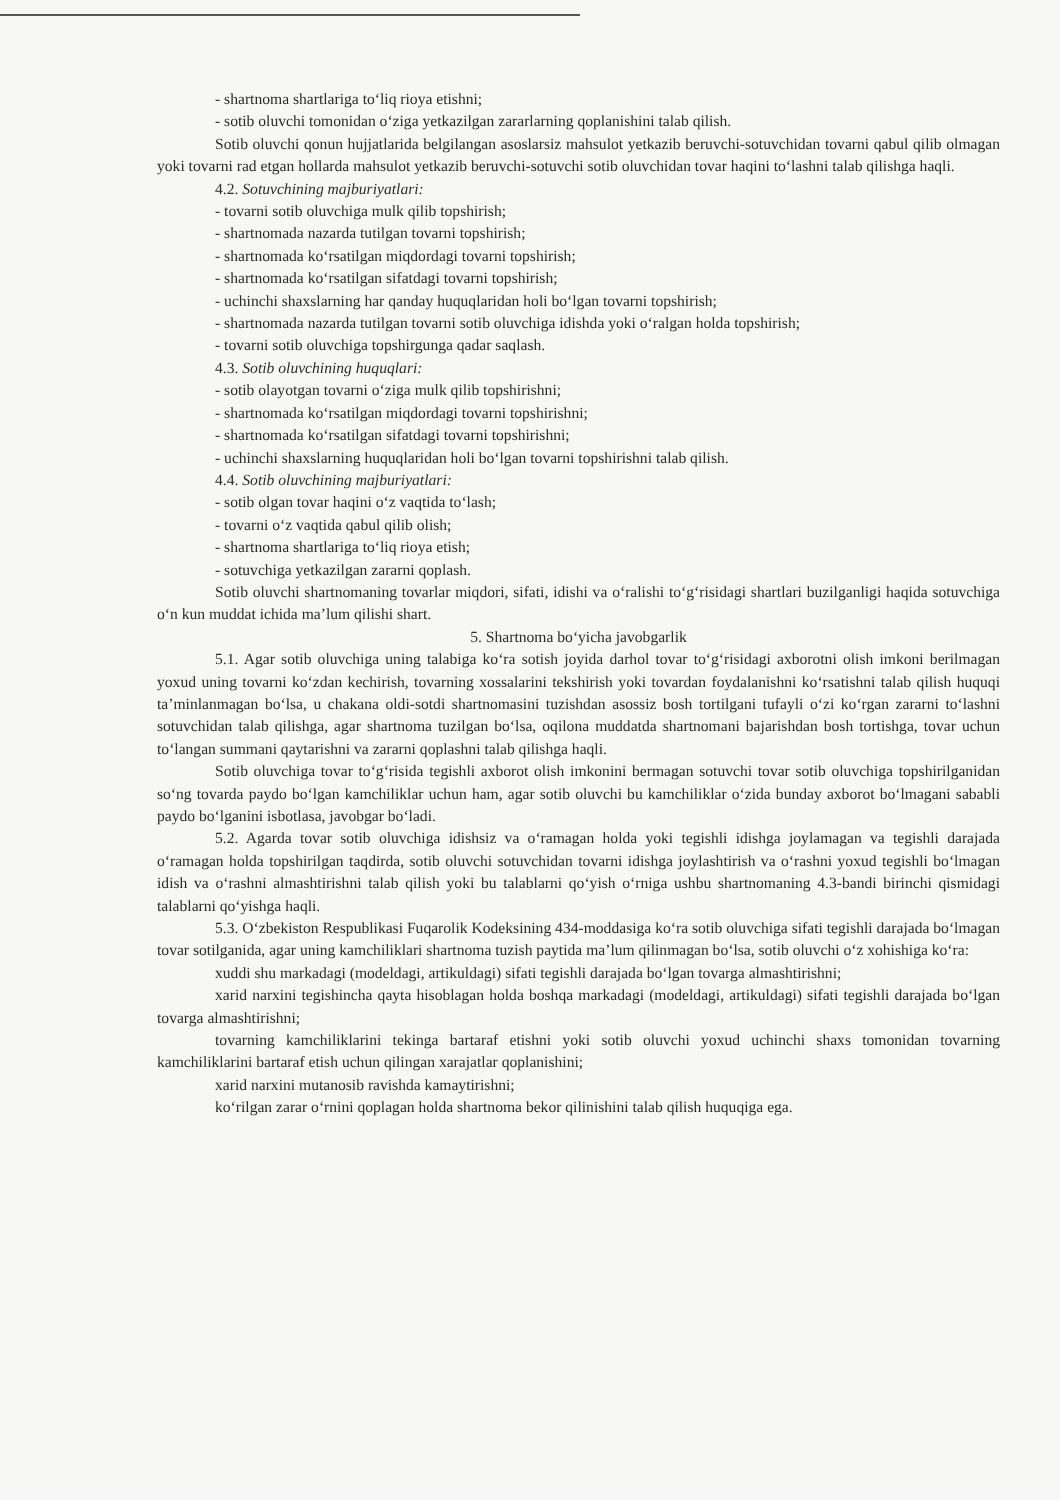- shartnoma shartlariga to‘liq rioya etishni;
- sotib oluvchi tomonidan o‘ziga yetkazilgan zararlarning qoplanishini talab qilish.
Sotib oluvchi qonun hujjatlarida belgilangan asoslarsiz mahsulot yetkazib beruvchi-sotuvchidan tovarni qabul qilib olmagan yoki tovarni rad etgan hollarda mahsulot yetkazib beruvchi-sotuvchi sotib oluvchidan tovar haqini to‘lashni talab qilishga haqli.
4.2. Sotuvchining majburiyatlari:
- tovarni sotib oluvchiga mulk qilib topshirish;
- shartnomada nazarda tutilgan tovarni topshirish;
- shartnomada ko‘rsatilgan miqdordagi tovarni topshirish;
- shartnomada ko‘rsatilgan sifatdagi tovarni topshirish;
- uchinchi shaxslarning har qanday huquqlaridan holi bo‘lgan tovarni topshirish;
- shartnomada nazarda tutilgan tovarni sotib oluvchiga idishda yoki o‘ralgan holda topshirish;
- tovarni sotib oluvchiga topshirgunga qadar saqlash.
4.3. Sotib oluvchining huquqlari:
- sotib olayotgan tovarni o‘ziga mulk qilib topshirishni;
- shartnomada ko‘rsatilgan miqdordagi tovarni topshirishni;
- shartnomada ko‘rsatilgan sifatdagi tovarni topshirishni;
- uchinchi shaxslarning huquqlaridan holi bo‘lgan tovarni topshirishni talab qilish.
4.4. Sotib oluvchining majburiyatlari:
- sotib olgan tovar haqini o‘z vaqtida to‘lash;
- tovarni o‘z vaqtida qabul qilib olish;
- shartnoma shartlariga to‘liq rioya etish;
- sotuvchiga yetkazilgan zararni qoplash.
Sotib oluvchi shartnomaning tovarlar miqdori, sifati, idishi va o‘ralishi to‘g‘risidagi shartlari buzilganligi haqida sotuvchiga o‘n kun muddat ichida ma’lum qilishi shart.
5. Shartnoma bo‘yicha javobgarlik
5.1. Agar sotib oluvchiga uning talabiga ko‘ra sotish joyida darhol tovar to‘g‘risidagi axborotni olish imkoni berilmagan yoxud uning tovarni ko‘zdan kechirish, tovarning xossalarini tekshirish yoki tovardan foydalanishni ko‘rsatishni talab qilish huquqi ta’minlanmagan bo‘lsa, u chakana oldi-sotdi shartnomasini tuzishdan asossiz bosh tortilgani tufayli o‘zi ko‘rgan zararni to‘lashni sotuvchidan talab qilishga, agar shartnoma tuzilgan bo‘lsa, oqilona muddatda shartnomani bajarishdan bosh tortishga, tovar uchun to‘langan summani qaytarishni va zararni qoplashni talab qilishga haqli.
Sotib oluvchiga tovar to‘g‘risida tegishli axborot olish imkonini bermagan sotuvchi tovar sotib oluvchiga topshirilganidan so‘ng tovarda paydo bo‘lgan kamchiliklar uchun ham, agar sotib oluvchi bu kamchiliklar o‘zida bunday axborot bo‘lmagani sababli paydo bo‘lganini isbotlasa, javobgar bo‘ladi.
5.2. Agarda tovar sotib oluvchiga idishsiz va o‘ramagan holda yoki tegishli idishga joylamagan va tegishli darajada o‘ramagan holda topshirilgan taqdirda, sotib oluvchi sotuvchidan tovarni idishga joylashtirish va o‘rashni yoxud tegishli bo‘lmagan idish va o‘rashni almashtirishni talab qilish yoki bu talablarni qo‘yish o‘rniga ushbu shartnomaning 4.3-bandi birinchi qismidagi talablarni qo‘yishga haqli.
5.3. O‘zbekiston Respublikasi Fuqarolik Kodeksining 434-moddasiga ko‘ra sotib oluvchiga sifati tegishli darajada bo‘lmagan tovar sotilganida, agar uning kamchiliklari shartnoma tuzish paytida ma’lum qilinmagan bo‘lsa, sotib oluvchi o‘z xohishiga ko‘ra:
xuddi shu markadagi (modeldagi, artikuldagi) sifati tegishli darajada bo‘lgan tovarga almashtirishni;
xarid narxini tegishincha qayta hisoblagan holda boshqa markadagi (modeldagi, artikuldagi) sifati tegishli darajada bo‘lgan tovarga almashtirishni;
tovarning kamchiliklarini tekinga bartaraf etishni yoki sotib oluvchi yoxud uchinchi shaxs tomonidan tovarning kamchiliklarini bartaraf etish uchun qilingan xarajatlar qoplanishini;
xarid narxini mutanosib ravishda kamaytirishni;
ko‘rilgan zarar o‘rnini qoplagan holda shartnoma bekor qilinishini talab qilish huquqiga ega.